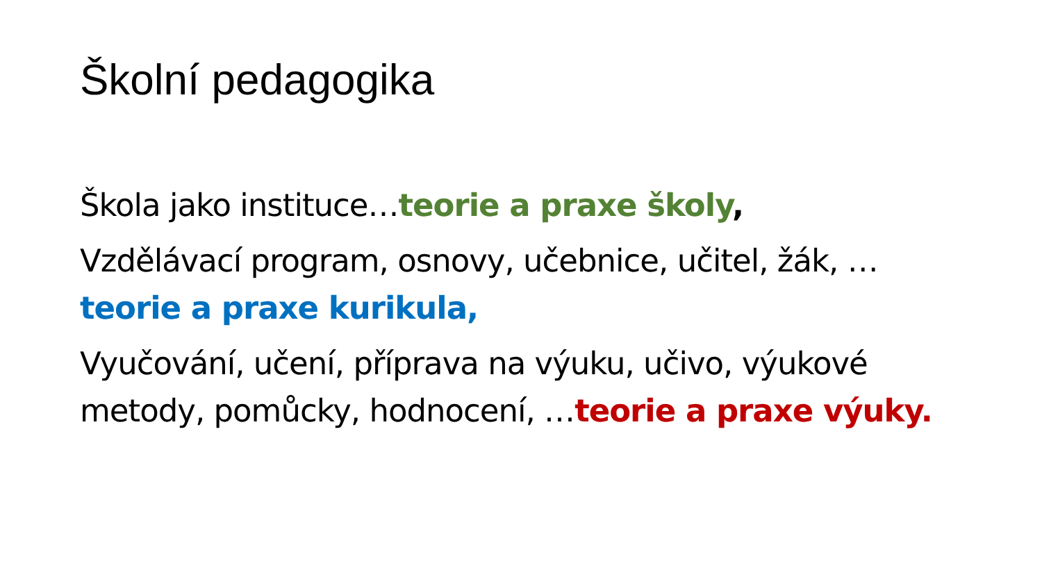Školní pedagogika
Škola jako instituce…teorie a praxe školy,
Vzdělávací program, osnovy, učebnice, učitel, žák, …teorie a praxe kurikula,
Vyučování, učení, příprava na výuku, učivo, výukové metody, pomůcky, hodnocení, …teorie a praxe výuky.